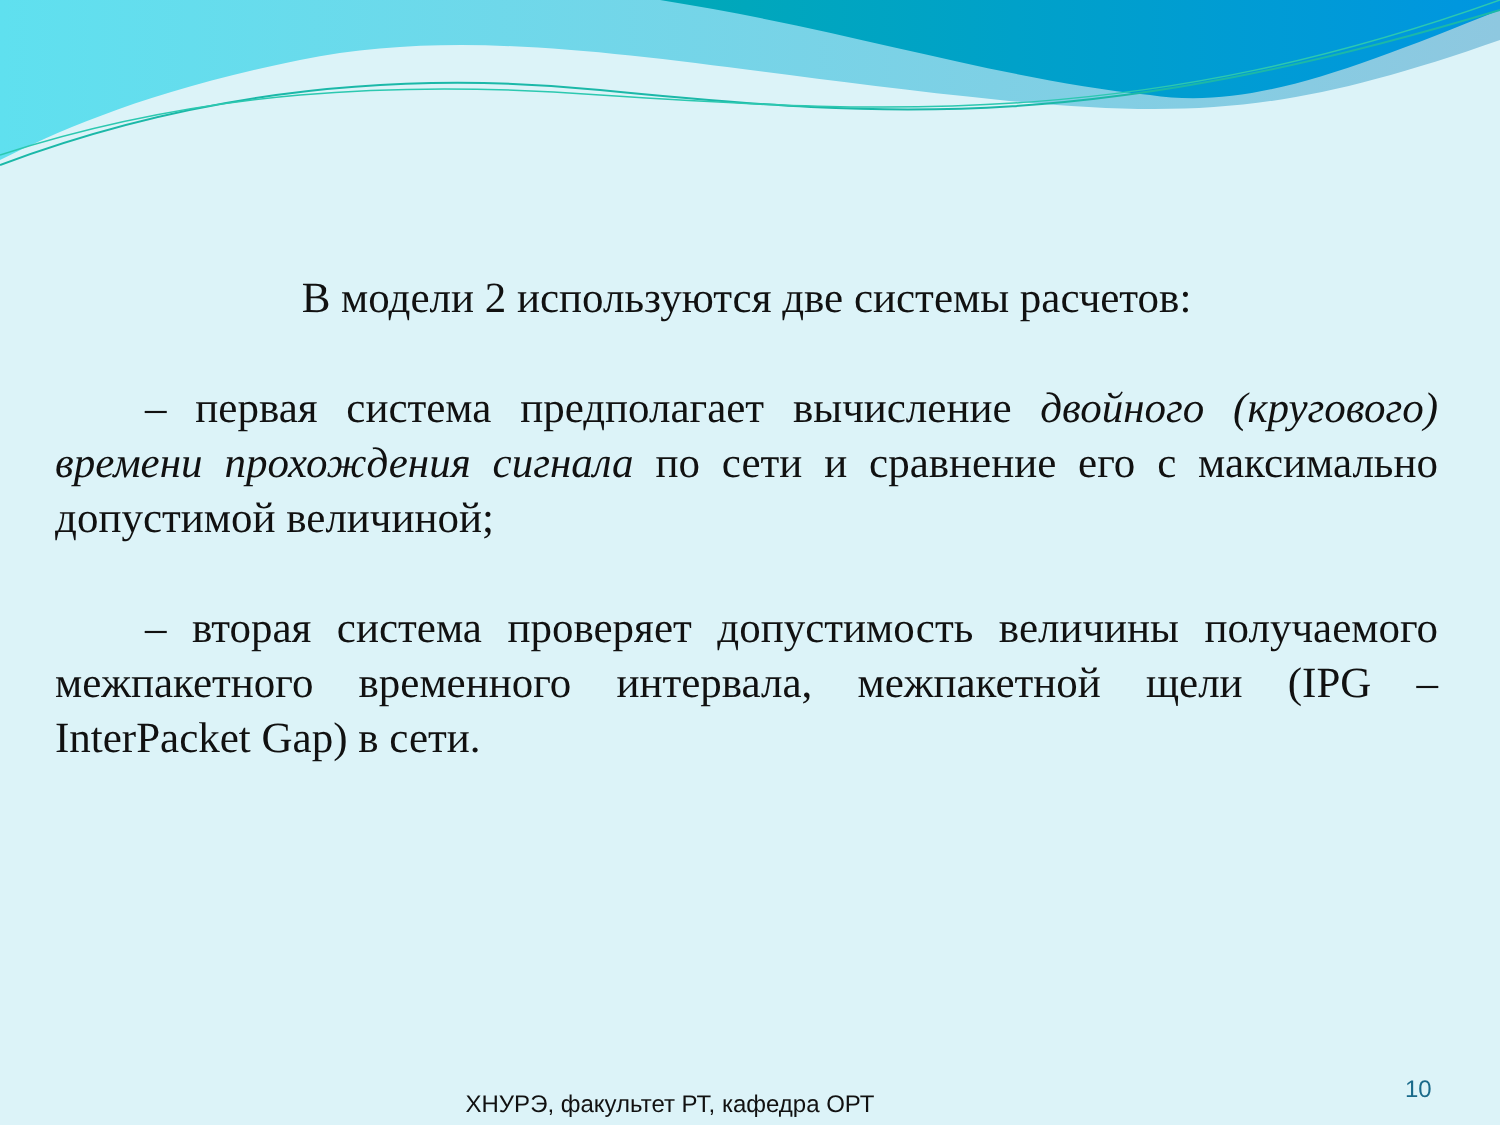В модели 2 используются две системы расчетов:
– первая система предполагает вычисление двойного (кругового) времени прохождения сигнала по сети и сравнение его с максимально допустимой величиной;
– вторая система проверяет допустимость величины получаемого межпакетного временного интервала, межпакетной щели (IPG – InterPacket Gap) в сети.
10
ХНУРЭ, факультет РТ, кафедра ОРТ